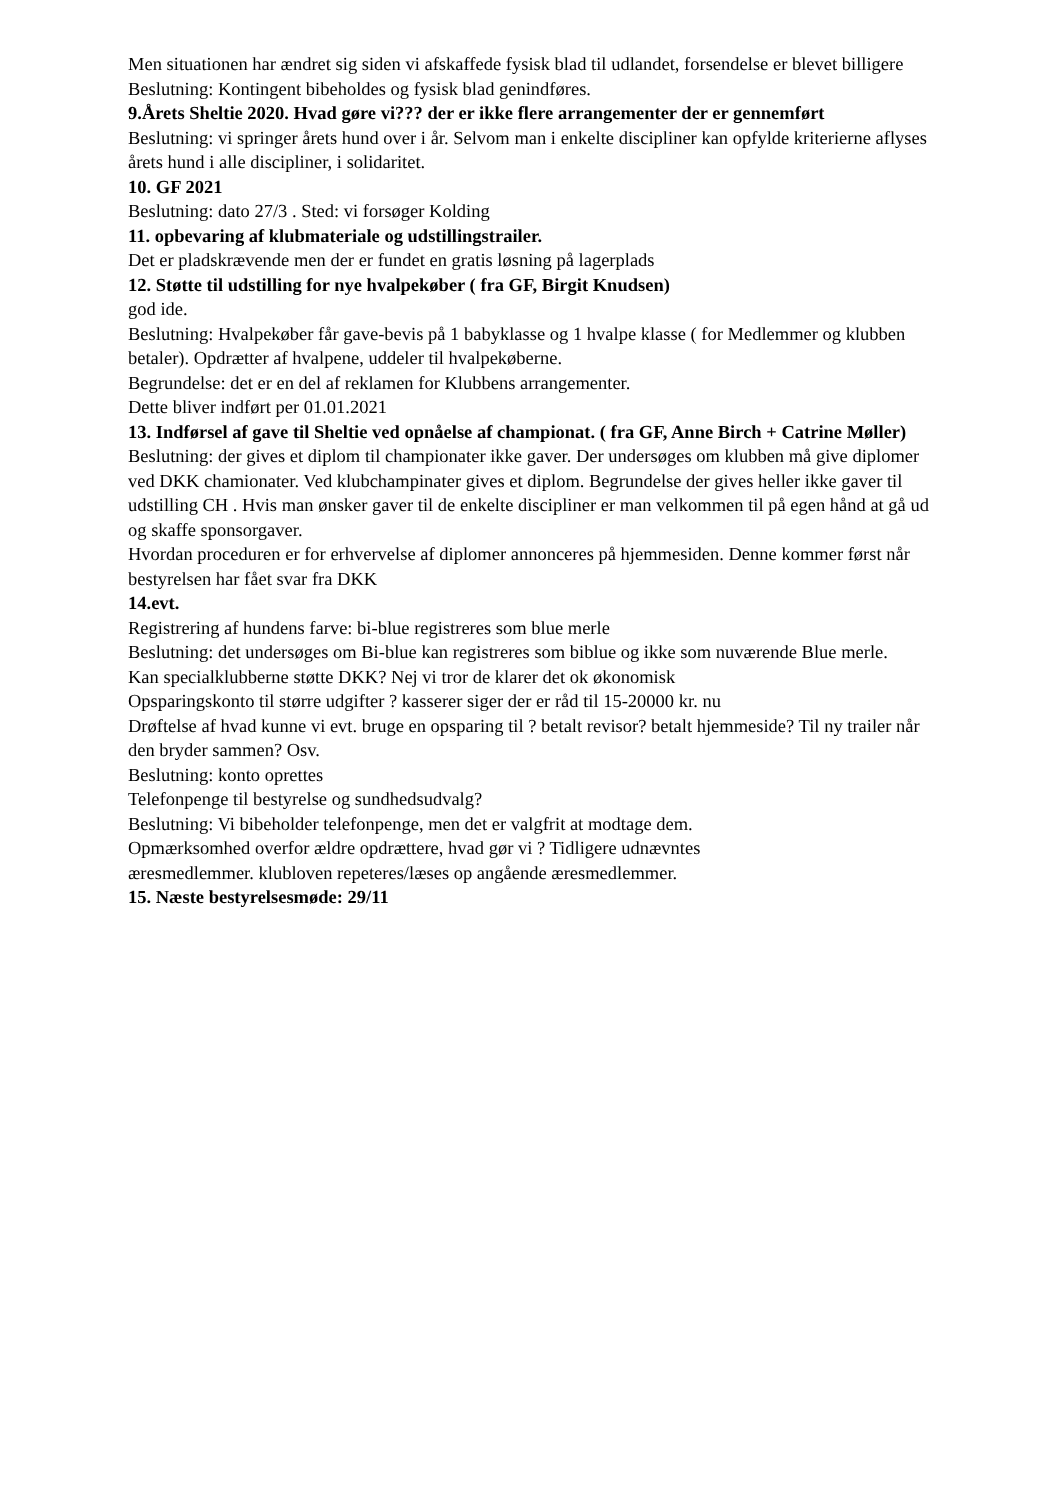Men situationen har ændret sig siden vi afskaffede fysisk blad til udlandet, forsendelse er blevet billigere
Beslutning: Kontingent bibeholdes og fysisk blad genindføres.
9.Årets Sheltie 2020. Hvad gøre vi??? der er ikke flere arrangementer der er gennemført
Beslutning: vi springer årets hund over i år. Selvom man i enkelte discipliner kan opfylde kriterierne aflyses årets hund i alle discipliner, i solidaritet.
10. GF 2021
Beslutning: dato 27/3 . Sted: vi forsøger Kolding
11. opbevaring af klubmateriale og udstillingstrailer.
Det er pladskrævende men der er fundet en gratis løsning på lagerplads
12. Støtte til udstilling for nye hvalpekøber ( fra GF, Birgit Knudsen)
god ide.
Beslutning: Hvalpekøber får gave-bevis på 1 babyklasse og 1 hvalpe klasse ( for Medlemmer og klubben betaler). Opdrætter af hvalpene, uddeler til hvalpekøberne.
Begrundelse: det er en del af reklamen for Klubbens arrangementer.
Dette bliver indført per 01.01.2021
13. Indførsel af gave til Sheltie ved opnåelse af championat. ( fra GF, Anne Birch + Catrine Møller)
Beslutning: der gives et diplom til championater ikke gaver. Der undersøges om klubben må give diplomer ved DKK chamionater. Ved klubchampinater gives et diplom. Begrundelse der gives heller ikke gaver til udstilling CH . Hvis man ønsker gaver til de enkelte discipliner er man velkommen til på egen hånd at gå ud og skaffe sponsorgaver.
Hvordan proceduren er for erhvervelse af diplomer annonceres på hjemmesiden. Denne kommer først når bestyrelsen har fået svar fra DKK
14.evt.
Registrering af hundens farve: bi-blue registreres som blue merle
Beslutning: det undersøges om Bi-blue kan registreres som biblue og ikke som nuværende Blue merle.
Kan specialklubberne støtte DKK? Nej vi tror de klarer det ok økonomisk
Opsparingskonto til større udgifter ? kasserer siger der er råd til 15-20000 kr. nu
Drøftelse af hvad kunne vi evt. bruge en opsparing til ? betalt revisor? betalt hjemmeside? Til ny trailer når den bryder sammen? Osv.
Beslutning: konto oprettes
Telefonpenge til bestyrelse og sundhedsudvalg?
Beslutning: Vi bibeholder telefonpenge, men det er valgfrit at modtage dem.
Opmærksomhed overfor ældre opdrættere, hvad gør vi ? Tidligere udnævntes
æresmedlemmer. klubloven repeteres/læses op angående æresmedlemmer.
15. Næste bestyrelsesmøde: 29/11